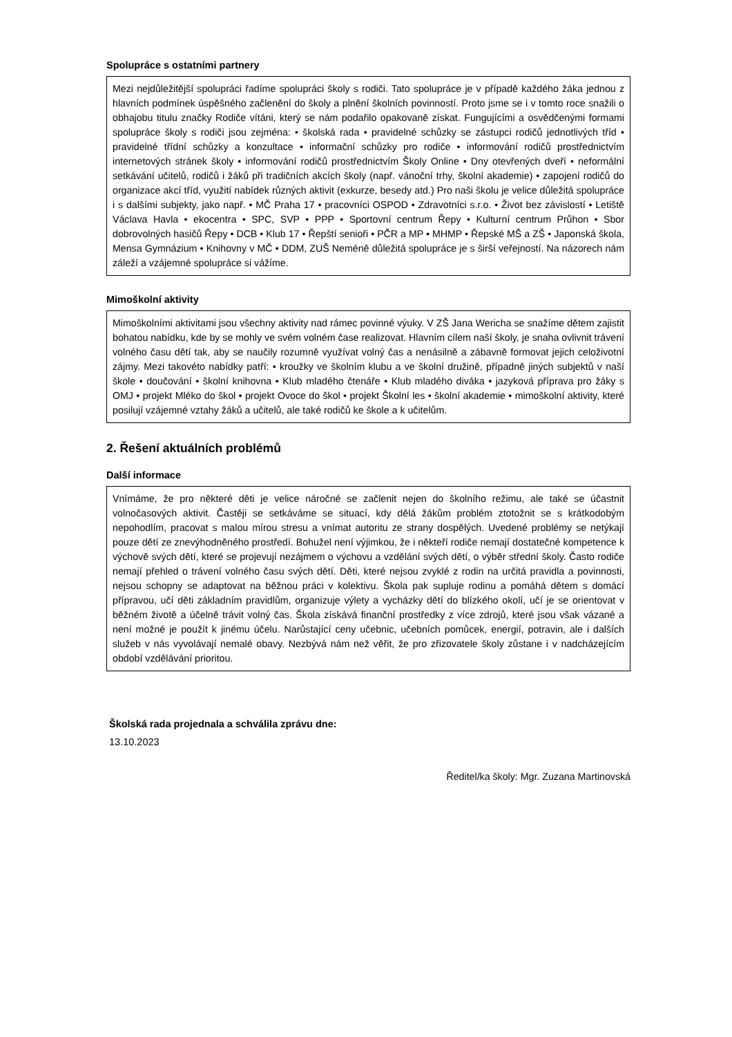Spolupráce s ostatními partnery
Mezi nejdůležitější spolupráci řadíme spolupráci školy s rodiči. Tato spolupráce je v případě každého žáka jednou z hlavních podmínek úspěšného začlenění do školy a plnění školních povinností. Proto jsme se i v tomto roce snažili o obhajobu titulu značky Rodiče vítáni, který se nám podařilo opakovaně získat. Fungujícími a osvědčenými formami spolupráce školy s rodiči jsou zejména: • školská rada • pravidelné schůzky se zástupci rodičů jednotlivých tříd • pravidelné třídní schůzky a konzultace • informační schůzky pro rodiče • informování rodičů prostřednictvím internetových stránek školy • informování rodičů prostřednictvím Školy Online • Dny otevřených dveří • neformální setkávání učitelů, rodičů i žáků při tradičních akcích školy (např. vánoční trhy, školní akademie) • zapojení rodičů do organizace akcí tříd, využití nabídek různých aktivit (exkurze, besedy atd.) Pro naši školu je velice důležitá spolupráce i s dalšími subjekty, jako např. • MČ Praha 17 • pracovníci OSPOD • Zdravotníci s.r.o. • Život bez závislostí • Letiště Václava Havla • ekocentra • SPC, SVP • PPP • Sportovní centrum Řepy • Kulturní centrum Průhon • Sbor dobrovolných hasičů Řepy • DCB • Klub 17 • Řepští senioři • PČR a MP • MHMP • Řepské MŠ a ZŠ • Japonská škola, Mensa Gymnázium • Knihovny v MČ • DDM, ZUŠ Neméně důležitá spolupráce je s širší veřejností. Na názorech nám záleží a vzájemné spolupráce si vážíme.
Mimoškolní aktivity
Mimoškolními aktivitami jsou všechny aktivity nad rámec povinné výuky. V ZŠ Jana Wericha se snažíme dětem zajistit bohatou nabídku, kde by se mohly ve svém volném čase realizovat. Hlavním cílem naší školy, je snaha ovlivnit trávení volného času dětí tak, aby se naučily rozumně využívat volný čas a nenásilně a zábavně formovat jejich celoživotní zájmy. Mezi takovéto nabídky patří: • kroužky ve školním klubu a ve školní družině, případně jiných subjektů v naší škole • doučování • školní knihovna • Klub mladého čtenáře • Klub mladého diváka • jazyková příprava pro žáky s OMJ • projekt Mléko do škol • projekt Ovoce do škol • projekt Školní les • školní akademie • mimoškolní aktivity, které posilují vzájemné vztahy žáků a učitelů, ale také rodičů ke škole a k učitelům.
2. Řešení aktuálních problémů
Další informace
Vnímáme, že pro některé děti je velice náročné se začlenit nejen do školního režimu, ale také se účastnit volnočasových aktivit. Častěji se setkáváme se situací, kdy dělá žákům problém ztotožnit se s krátkodobým nepohodlím, pracovat s malou mírou stresu a vnímat autoritu ze strany dospělých. Uvedené problémy se netýkají pouze dětí ze znevýhodněného prostředí. Bohužel není výjimkou, že i někteří rodiče nemají dostatečné kompetence k výchově svých dětí, které se projevují nezájmem o výchovu a vzdělání svých dětí, o výběr střední školy. Často rodiče nemají přehled o trávení volného času svých dětí. Děti, které nejsou zvyklé z rodin na určitá pravidla a povinnosti, nejsou schopny se adaptovat na běžnou práci v kolektivu. Škola pak supluje rodinu a pomáhá dětem s domácí přípravou, učí děti základním pravidlům, organizuje výlety a vycházky dětí do blízkého okolí, učí je se orientovat v běžném životě a účelně trávit volný čas. Škola získává finanční prostředky z více zdrojů, které jsou však vázané a není možné je použít k jinému účelu. Narůstající ceny učebnic, učebních pomůcek, energií, potravin, ale i dalších služeb v nás vyvolávají nemalé obavy. Nezbývá nám než věřit, že pro zřizovatele školy zůstane i v nadcházejícím období vzdělávání prioritou.
Školská rada projednala a schválila zprávu dne:
13.10.2023
Ředitel/ka školy: Mgr. Zuzana Martinovská